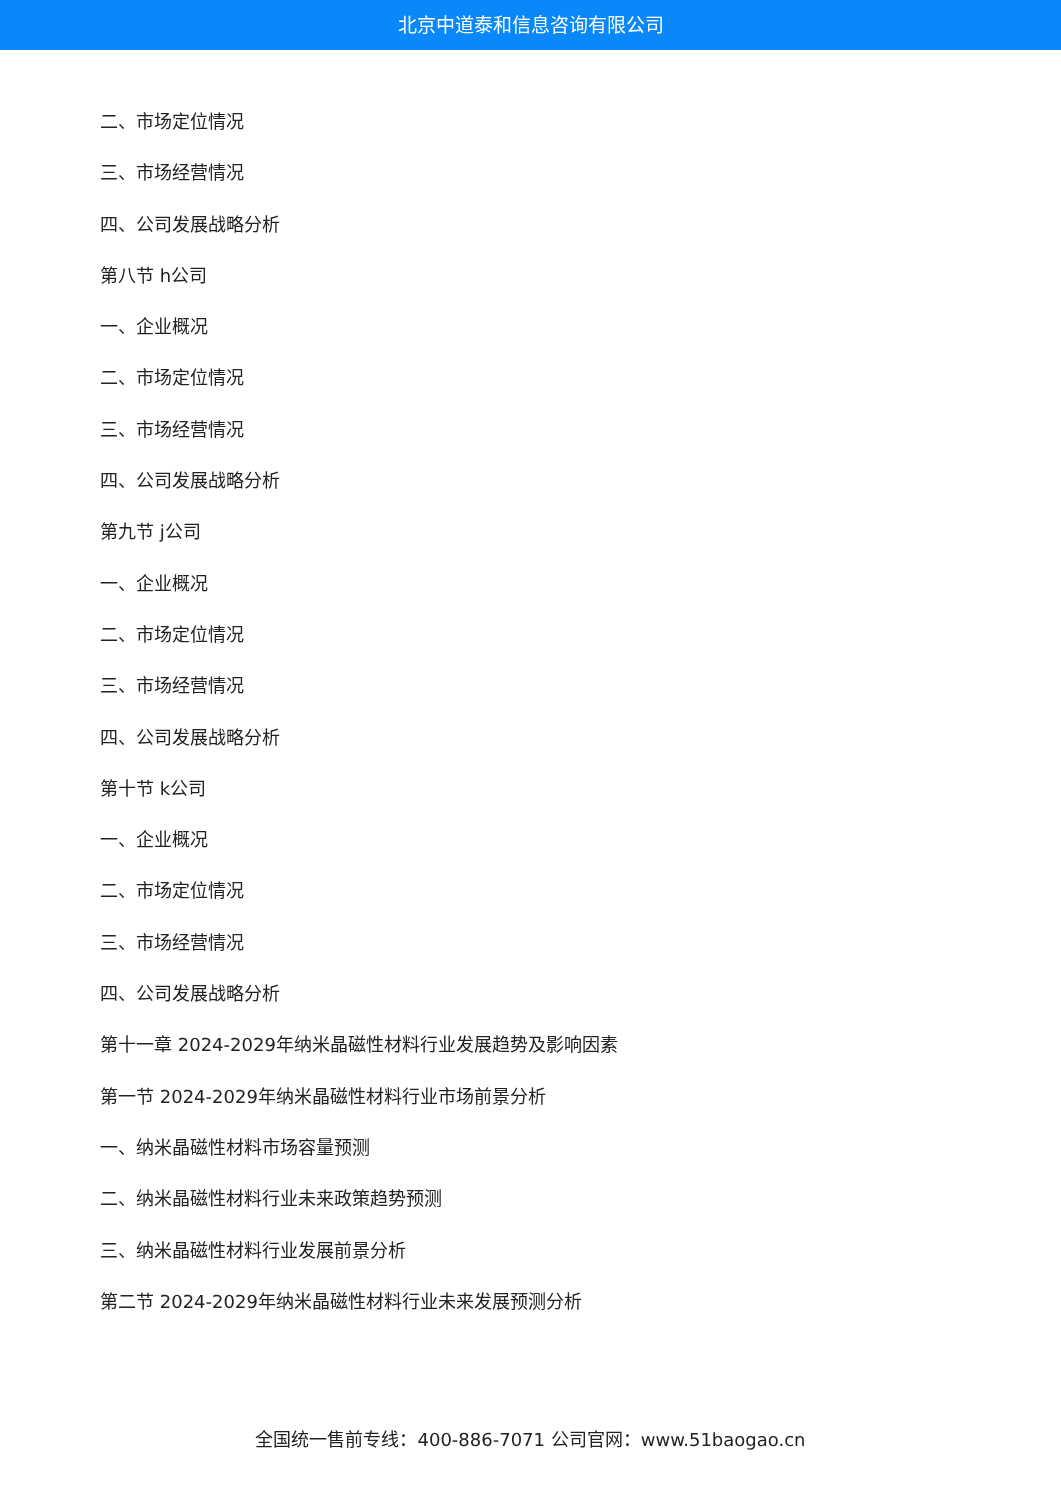北京中道泰和信息咨询有限公司
二、市场定位情况
三、市场经营情况
四、公司发展战略分析
第八节 h公司
一、企业概况
二、市场定位情况
三、市场经营情况
四、公司发展战略分析
第九节 j公司
一、企业概况
二、市场定位情况
三、市场经营情况
四、公司发展战略分析
第十节 k公司
一、企业概况
二、市场定位情况
三、市场经营情况
四、公司发展战略分析
第十一章 2024-2029年纳米晶磁性材料行业发展趋势及影响因素
第一节 2024-2029年纳米晶磁性材料行业市场前景分析
一、纳米晶磁性材料市场容量预测
二、纳米晶磁性材料行业未来政策趋势预测
三、纳米晶磁性材料行业发展前景分析
第二节 2024-2029年纳米晶磁性材料行业未来发展预测分析
全国统一售前专线：400-886-7071 公司官网：www.51baogao.cn